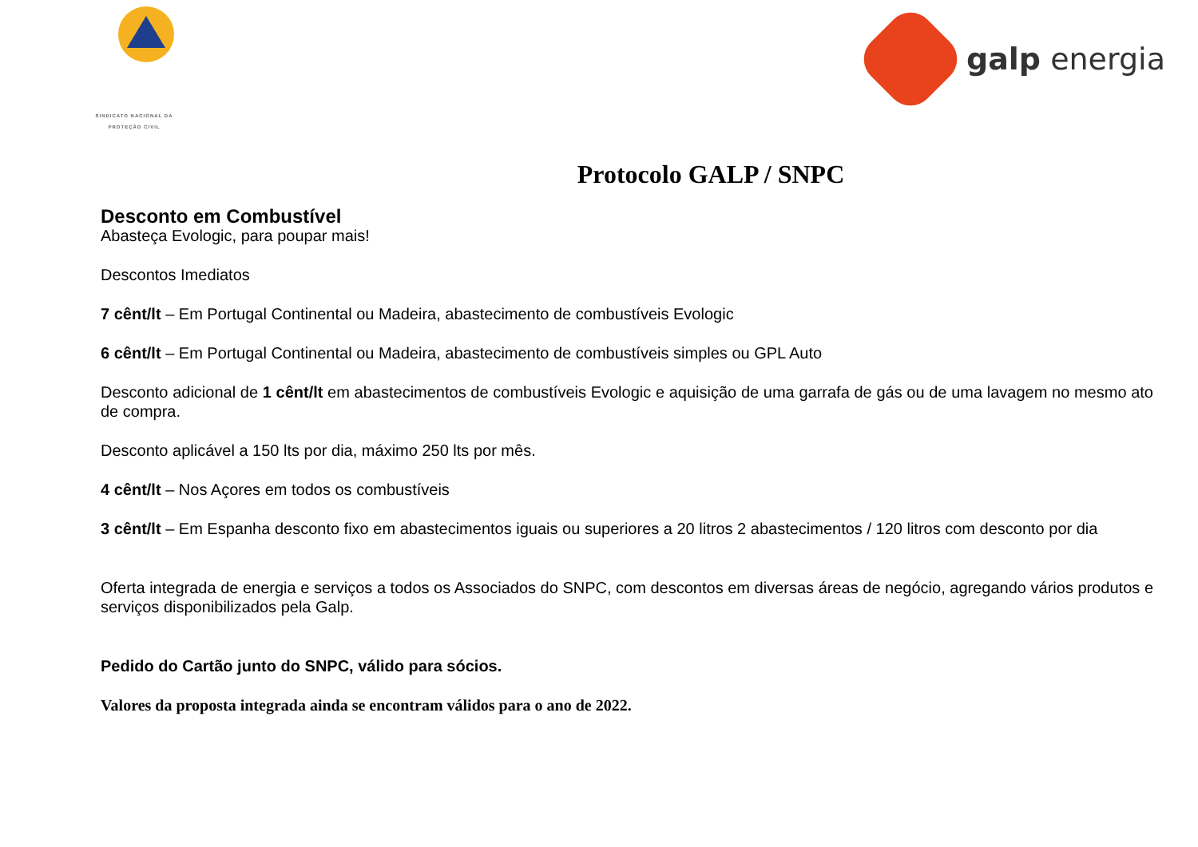SINDICATO NACIONAL DA
PROTEÇÃO CIVIL
galp energia
Protocolo GALP / SNPC
Desconto em Combustível
Abasteça Evologic, para poupar mais!
Descontos Imediatos
7 cênt/lt – Em Portugal Continental ou Madeira, abastecimento de combustíveis Evologic
6 cênt/lt – Em Portugal Continental ou Madeira, abastecimento de combustíveis simples ou GPL Auto
Desconto adicional de 1 cênt/lt em abastecimentos de combustíveis Evologic e aquisição de uma garrafa de gás ou de uma lavagem no mesmo ato de compra.
Desconto aplicável a 150 lts por dia, máximo 250 lts por mês.
4 cênt/lt – Nos Açores em todos os combustíveis
3 cênt/lt – Em Espanha desconto fixo em abastecimentos iguais ou superiores a 20 litros 2 abastecimentos / 120 litros com desconto por dia
Oferta integrada de energia e serviços a todos os Associados do SNPC, com descontos em diversas áreas de negócio, agregando vários produtos e serviços disponibilizados pela Galp.
Pedido do Cartão junto do SNPC, válido para sócios.
Valores da proposta integrada ainda se encontram válidos para o ano de 2022.